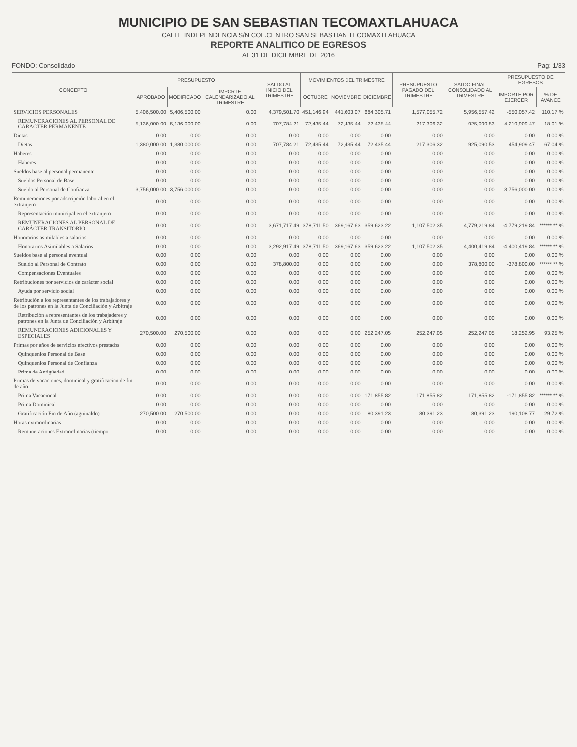MUNICIPIO DE SAN SEBASTIAN TECOMAXTLAHUACA
CALLE INDEPENDENCIA S/N COL.CENTRO SAN SEBASTIAN TECOMAXTLAHUACA
REPORTE ANALITICO DE EGRESOS
AL 31 DE DICIEMBRE DE 2016
FONDO: Consolidado Pag: 1/33
| CONCEPTO | PRESUPUESTO | | | SALDO AL INICIO DEL TRIMESTRE | MOVIMIENTOS DEL TRIMESTRE | | | PRESUPUESTO PAGADO DEL TRIMESTRE | SALDO FINAL CONSOLIDADO AL TRIMESTRE | PRESUPUESTO DE EGRESOS | |
| --- | --- | --- | --- | --- | --- | --- | --- | --- | --- | --- | --- |
| | APROBADO | MODIFICADO | IMPORTE CALENDARIZADO AL TRIMESTRE | | OCTUBRE | NOVIEMBRE | DICIEMBRE | | | IMPORTE POR EJERCER | % DE AVANCE |
| SERVICIOS PERSONALES | 5,406,500.00 | 5,406,500.00 | 0.00 | 4,379,501.70 | 451,146.94 | 441,603.07 | 684,305.71 | 1,577,055.72 | 5,956,557.42 | -550,057.42 | 110.17 % |
| REMUNERACIONES AL PERSONAL DE CARÁCTER PERMANENTE | 5,136,000.00 | 5,136,000.00 | 0.00 | 707,784.21 | 72,435.44 | 72,435.44 | 72,435.44 | 217,306.32 | 925,090.53 | 4,210,909.47 | 18.01 % |
| Dietas | 0.00 | 0.00 | 0.00 | 0.00 | 0.00 | 0.00 | 0.00 | 0.00 | 0.00 | 0.00 | 0.00 % |
| Dietas | 1,380,000.00 | 1,380,000.00 | 0.00 | 707,784.21 | 72,435.44 | 72,435.44 | 72,435.44 | 217,306.32 | 925,090.53 | 454,909.47 | 67.04 % |
| Haberes | 0.00 | 0.00 | 0.00 | 0.00 | 0.00 | 0.00 | 0.00 | 0.00 | 0.00 | 0.00 | 0.00 % |
| Haberes | 0.00 | 0.00 | 0.00 | 0.00 | 0.00 | 0.00 | 0.00 | 0.00 | 0.00 | 0.00 | 0.00 % |
| Sueldos base al personal permanente | 0.00 | 0.00 | 0.00 | 0.00 | 0.00 | 0.00 | 0.00 | 0.00 | 0.00 | 0.00 | 0.00 % |
| Sueldos Personal de Base | 0.00 | 0.00 | 0.00 | 0.00 | 0.00 | 0.00 | 0.00 | 0.00 | 0.00 | 0.00 | 0.00 % |
| Sueldo al Personal de Confianza | 3,756,000.00 | 3,756,000.00 | 0.00 | 0.00 | 0.00 | 0.00 | 0.00 | 0.00 | 0.00 | 3,756,000.00 | 0.00 % |
| Remuneraciones por adscripción laboral en el extranjero | 0.00 | 0.00 | 0.00 | 0.00 | 0.00 | 0.00 | 0.00 | 0.00 | 0.00 | 0.00 | 0.00 % |
| Representación municipal en el extranjero | 0.00 | 0.00 | 0.00 | 0.00 | 0.00 | 0.00 | 0.00 | 0.00 | 0.00 | 0.00 | 0.00 % |
| REMUNERACIONES AL PERSONAL DE CARÁCTER TRANSITORIO | 0.00 | 0.00 | 0.00 | 3,671,717.49 | 378,711.50 | 369,167.63 | 359,623.22 | 1,107,502.35 | 4,779,219.84 | -4,779,219.84 | ****** ** % |
| Honorarios asimilables a salarios | 0.00 | 0.00 | 0.00 | 0.00 | 0.00 | 0.00 | 0.00 | 0.00 | 0.00 | 0.00 | 0.00 % |
| Honorarios Asimilables a Salarios | 0.00 | 0.00 | 0.00 | 3,292,917.49 | 378,711.50 | 369,167.63 | 359,623.22 | 1,107,502.35 | 4,400,419.84 | -4,400,419.84 | ****** ** % |
| Sueldos base al personal eventual | 0.00 | 0.00 | 0.00 | 0.00 | 0.00 | 0.00 | 0.00 | 0.00 | 0.00 | 0.00 | 0.00 % |
| Sueldo al Personal de Contrato | 0.00 | 0.00 | 0.00 | 378,800.00 | 0.00 | 0.00 | 0.00 | 0.00 | 378,800.00 | -378,800.00 | ****** ** % |
| Compensaciones Eventuales | 0.00 | 0.00 | 0.00 | 0.00 | 0.00 | 0.00 | 0.00 | 0.00 | 0.00 | 0.00 | 0.00 % |
| Retribuciones por servicios de carácter social | 0.00 | 0.00 | 0.00 | 0.00 | 0.00 | 0.00 | 0.00 | 0.00 | 0.00 | 0.00 | 0.00 % |
| Ayuda por servicio social | 0.00 | 0.00 | 0.00 | 0.00 | 0.00 | 0.00 | 0.00 | 0.00 | 0.00 | 0.00 | 0.00 % |
| Retribución a los representantes de los trabajadores y de los patrones en la Junta de Conciliación y Arbitraje | 0.00 | 0.00 | 0.00 | 0.00 | 0.00 | 0.00 | 0.00 | 0.00 | 0.00 | 0.00 | 0.00 % |
| Retribución a representantes de los trabajadores y patrones en la Junta de Conciliación y Arbitraje | 0.00 | 0.00 | 0.00 | 0.00 | 0.00 | 0.00 | 0.00 | 0.00 | 0.00 | 0.00 | 0.00 % |
| REMUNERACIONES ADICIONALES Y ESPECIALES | 270,500.00 | 270,500.00 | 0.00 | 0.00 | 0.00 | 0.00 | 252,247.05 | 252,247.05 | 252,247.05 | 18,252.95 | 93.25 % |
| Primas por años de servicios efectivos prestados | 0.00 | 0.00 | 0.00 | 0.00 | 0.00 | 0.00 | 0.00 | 0.00 | 0.00 | 0.00 | 0.00 % |
| Quinquenios Personal de Base | 0.00 | 0.00 | 0.00 | 0.00 | 0.00 | 0.00 | 0.00 | 0.00 | 0.00 | 0.00 | 0.00 % |
| Quinquenios Personal de Confianza | 0.00 | 0.00 | 0.00 | 0.00 | 0.00 | 0.00 | 0.00 | 0.00 | 0.00 | 0.00 | 0.00 % |
| Prima de Antigüedad | 0.00 | 0.00 | 0.00 | 0.00 | 0.00 | 0.00 | 0.00 | 0.00 | 0.00 | 0.00 | 0.00 % |
| Primas de vacaciones, dominical y gratificación de fin de año | 0.00 | 0.00 | 0.00 | 0.00 | 0.00 | 0.00 | 0.00 | 0.00 | 0.00 | 0.00 | 0.00 % |
| Prima Vacacional | 0.00 | 0.00 | 0.00 | 0.00 | 0.00 | 0.00 | 171,855.82 | 171,855.82 | 171,855.82 | -171,855.82 | ****** ** % |
| Prima Dominical | 0.00 | 0.00 | 0.00 | 0.00 | 0.00 | 0.00 | 0.00 | 0.00 | 0.00 | 0.00 | 0.00 % |
| Gratificación Fin de Año (aguinaldo) | 270,500.00 | 270,500.00 | 0.00 | 0.00 | 0.00 | 0.00 | 80,391.23 | 80,391.23 | 80,391.23 | 190,108.77 | 29.72 % |
| Horas extraordinarias | 0.00 | 0.00 | 0.00 | 0.00 | 0.00 | 0.00 | 0.00 | 0.00 | 0.00 | 0.00 | 0.00 % |
| Remuneraciones Extraordinarias (tiempo | 0.00 | 0.00 | 0.00 | 0.00 | 0.00 | 0.00 | 0.00 | 0.00 | 0.00 | 0.00 | 0.00 % |